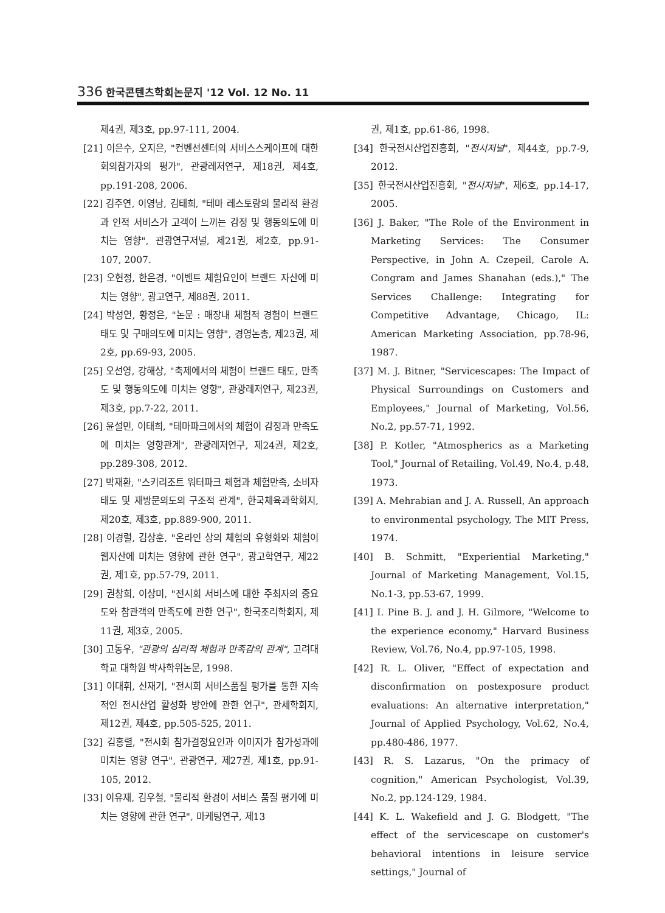336 한국콘텐츠학회논문지 '12 Vol. 12 No. 11
제4권, 제3호, pp.97-111, 2004.
[21] 이은수, 오지은, "컨벤션센터의 서비스스케이프에 대한 회의참가자의 평가", 관광레저연구, 제18권, 제4호, pp.191-208, 2006.
[22] 김주연, 이영남, 김태희, "테마 레스토랑의 물리적 환경과 인적 서비스가 고객이 느끼는 감정 및 행동의도에 미치는 영향", 관광연구저널, 제21권, 제2호, pp.91-107, 2007.
[23] 오현정, 한은경, "이벤트 체험요인이 브랜드 자산에 미치는 영향", 광고연구, 제88권, 2011.
[24] 박성연, 황정은, "논문 : 매장내 체험적 경험이 브랜드 태도 및 구매의도에 미치는 영향", 경영논총, 제23권, 제2호, pp.69-93, 2005.
[25] 오선영, 강해상, "축제에서의 체험이 브랜드 태도, 만족도 및 행동의도에 미치는 영향", 관광레저연구, 제23권, 제3호, pp.7-22, 2011.
[26] 윤설민, 이태희, "테마파크에서의 체험이 감정과 만족도에 미치는 영향관계", 관광레저연구, 제24권, 제2호, pp.289-308, 2012.
[27] 박재환, "스키리조트 워터파크 체험과 체험만족, 소비자태도 및 재방문의도의 구조적 관계", 한국체육과학회지, 제20호, 제3호, pp.889-900, 2011.
[28] 이경렬, 김상훈, "온라인 상의 체험의 유형화와 체험이 웹자산에 미치는 영향에 관한 연구", 광고학연구, 제22권, 제1호, pp.57-79, 2011.
[29] 권창희, 이상미, "전시회 서비스에 대한 주최자의 중요도와 참관객의 만족도에 관한 연구", 한국조리학회지, 제11권, 제3호, 2005.
[30] 고동우, "관광의 심리적 체험과 만족감의 관계", 고려대학교 대학원 박사학위논문, 1998.
[31] 이대휘, 신재기, "전시회 서비스품질 평가를 통한 지속적인 전시산업 활성화 방안에 관한 연구", 관세학회지, 제12권, 제4호, pp.505-525, 2011.
[32] 김홍렬, "전시회 참가결정요인과 이미지가 참가성과에 미치는 영향 연구", 관광연구, 제27권, 제1호, pp.91-105, 2012.
[33] 이유재, 김우철, "물리적 환경이 서비스 품질 평가에 미치는 영향에 관한 연구", 마케팅연구, 제13
권, 제1호, pp.61-86, 1998.
[34] 한국전시산업진흥회, "전시저널", 제44호, pp.7-9, 2012.
[35] 한국전시산업진흥회, "전시저널", 제6호, pp.14-17, 2005.
[36] J. Baker, "The Role of the Environment in Marketing Services: The Consumer Perspective, in John A. Czepeil, Carole A. Congram and James Shanahan (eds.)," The Services Challenge: Integrating for Competitive Advantage, Chicago, IL: American Marketing Association, pp.78-96, 1987.
[37] M. J. Bitner, "Servicescapes: The Impact of Physical Surroundings on Customers and Employees," Journal of Marketing, Vol.56, No.2, pp.57-71, 1992.
[38] P. Kotler, "Atmospherics as a Marketing Tool," Journal of Retailing, Vol.49, No.4, p.48, 1973.
[39] A. Mehrabian and J. A. Russell, An approach to environmental psychology, The MIT Press, 1974.
[40] B. Schmitt, "Experiential Marketing," Journal of Marketing Management, Vol.15, No.1-3, pp.53-67, 1999.
[41] I. Pine B. J. and J. H. Gilmore, "Welcome to the experience economy," Harvard Business Review, Vol.76, No.4, pp.97-105, 1998.
[42] R. L. Oliver, "Effect of expectation and disconfirmation on postexposure product evaluations: An alternative interpretation," Journal of Applied Psychology, Vol.62, No.4, pp.480-486, 1977.
[43] R. S. Lazarus, "On the primacy of cognition," American Psychologist, Vol.39, No.2, pp.124-129, 1984.
[44] K. L. Wakefield and J. G. Blodgett, "The effect of the servicescape on customer's behavioral intentions in leisure service settings," Journal of